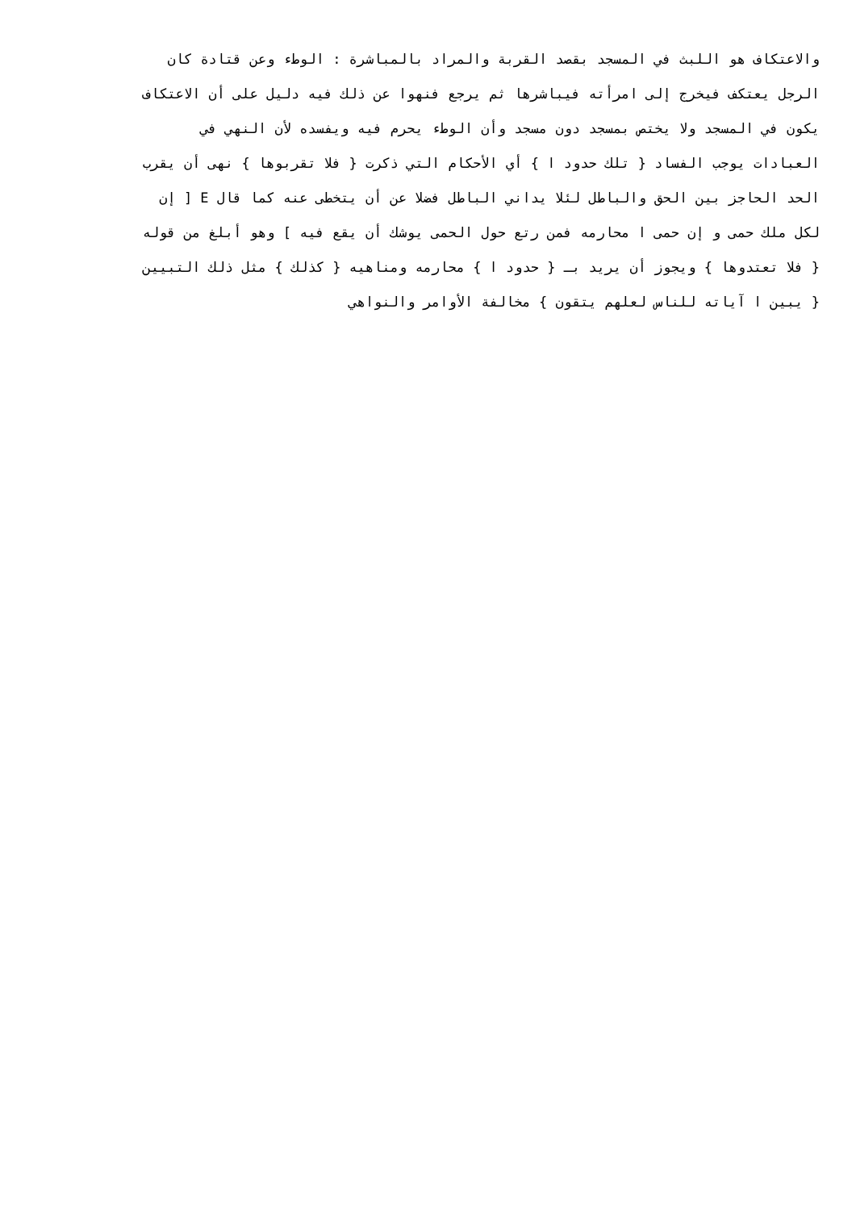والاعتكاف هو اللبث في المسجد بقصد القربة والمراد بالمباشرة : الوطء وعن قتادة كان
الرجل يعتكف فيخرج إلى امرأته فيباشرها ثم يرجع فنهوا عن ذلك فيه دليل على أن الاعتكاف
يكون في المسجد ولا يختص بمسجد دون مسجد وأن الوطء يحرم فيه ويفسده لأن النهي في
العبادات يوجب الفساد { تلك حدود ا } أي الأحكام التي ذكرت { فلا تقربوها } نهى أن يقرب
الحد الحاجز بين الحق والباطل لئلا يداني الباطل فضلا عن أن يتخطى عنه كما قال E [ إن
لكل ملك حمى و إن حمى ا محارمه فمن رتع حول الحمى يوشك أن يقع فيه ] وهو أبلغ من قوله
{ فلا تعتدوها } ويجوز أن يريد بـ { حدود ا } محارمه ومناهيه { كذلك } مثل ذلك التبيين
{ يبين ا آياته للناس لعلهم يتقون } مخالفة الأوامر والنواهي